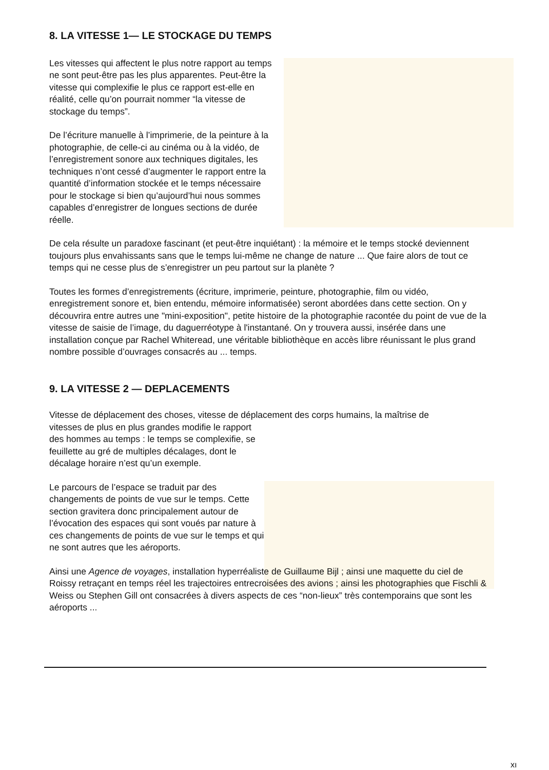8. LA VITESSE 1— LE STOCKAGE DU TEMPS
Les vitesses qui affectent le plus notre rapport au temps ne sont peut-être pas les plus apparentes. Peut-être la vitesse qui complexifie le plus ce rapport est-elle en réalité, celle qu’on pourrait nommer “la vitesse de stockage du temps”.
De l’écriture manuelle à l’imprimerie, de la peinture à la photographie, de celle-ci au cinéma ou à la vidéo, de l’enregistrement sonore aux techniques digitales, les techniques n’ont cessé d’augmenter le rapport entre la quantité d’information stockée et le temps nécessaire pour le stockage si bien qu’aujourd’hui nous sommes capables d’enregistrer de longues sections de durée réelle.
De cela résulte un paradoxe fascinant (et peut-être inquiétant) : la mémoire et le temps stocké deviennent toujours plus envahissants sans que le temps lui-même ne change de nature ... Que faire alors de tout ce temps qui ne cesse plus de s’enregistrer un peu partout sur la planète ?
Toutes les formes d’enregistrements (écriture, imprimerie, peinture, photographie, film ou vidéo, enregistrement sonore et, bien entendu, mémoire informatisée) seront abordées dans cette section. On y découvrira entre autres une "mini-exposition", petite histoire de la photographie racontée du point de vue de la vitesse de saisie de l’image, du daguerréotype à l'instantané. On y trouvera aussi, insérée dans une installation conçue par Rachel Whiteread, une véritable bibliothèque en accès libre réunissant le plus grand nombre possible d’ouvrages consacrés au ... temps.
9. LA VITESSE 2 — DEPLACEMENTS
Vitesse de déplacement des choses, vitesse de déplacement des corps humains, la maîtrise de
vitesses de plus en plus grandes modifie le rapport des hommes au temps : le temps se complexifie, se feuillette au gré de multiples décalages, dont le décalage horaire n’est qu’un exemple.
Le parcours de l’espace se traduit par des changements de points de vue sur le temps. Cette section gravitera donc principalement autour de l’évocation des espaces qui sont voués par nature à ces changements de points de vue sur le temps et qui ne sont autres que les aéroports.
Ainsi une Agence de voyages, installation hyperréaliste de Guillaume Bijl ; ainsi une maquette du ciel de Roissy retraçant en temps réel les trajectoires entrecroisées des avions ; ainsi les photographies que Fischli & Weiss ou Stephen Gill ont consacrées à divers aspects de ces “non-lieux” très contemporains que sont les aéroports ...
xı